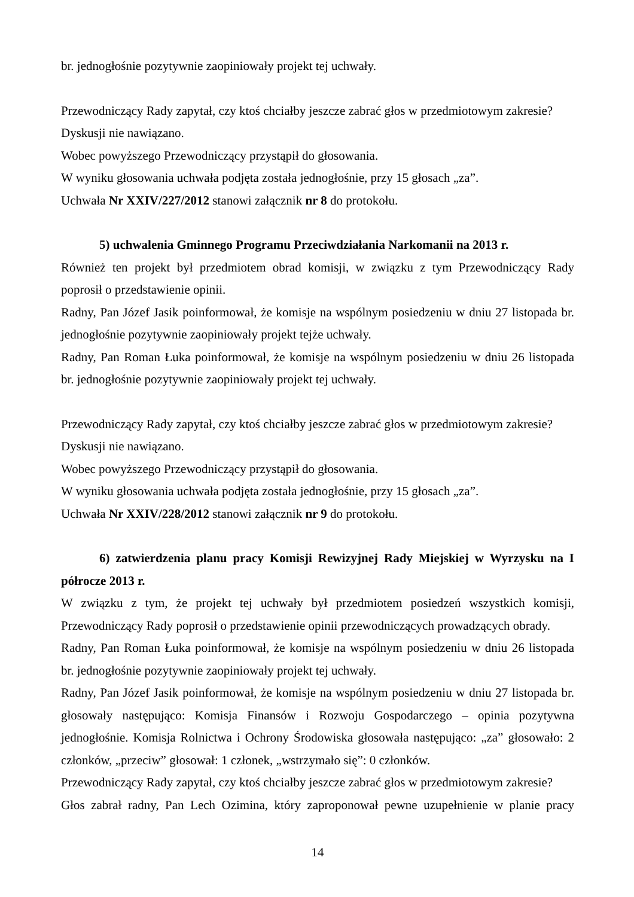br. jednogłośnie pozytywnie zaopiniowały projekt tej uchwały.
Przewodniczący Rady zapytał, czy ktoś chciałby jeszcze zabrać głos w przedmiotowym zakresie?
Dyskusji nie nawiązano.
Wobec powyższego Przewodniczący przystąpił do głosowania.
W wyniku głosowania uchwała podjęta została jednogłośnie, przy 15 głosach „za”.
Uchwała Nr XXIV/227/2012 stanowi załącznik nr 8 do protokołu.
5) uchwalenia Gminnego Programu Przeciwdziałania Narkomanii na 2013 r.
Również ten projekt był przedmiotem obrad komisji, w związku z tym Przewodniczący Rady
poprosił o przedstawienie opinii.
Radny, Pan Józef Jasik poinformował, że komisje na wspólnym posiedzeniu w dniu 27 listopada br.
jednogłośnie pozytywnie zaopiniowały projekt tejże uchwały.
Radny, Pan Roman Łuka poinformował, że komisje na wspólnym posiedzeniu w dniu 26 listopada
br. jednogłośnie pozytywnie zaopiniowały projekt tej uchwały.
Przewodniczący Rady zapytał, czy ktoś chciałby jeszcze zabrać głos w przedmiotowym zakresie?
Dyskusji nie nawiązano.
Wobec powyższego Przewodniczący przystąpił do głosowania.
W wyniku głosowania uchwała podjęta została jednogłośnie, przy 15 głosach „za”.
Uchwała Nr XXIV/228/2012 stanowi załącznik nr 9 do protokołu.
6) zatwierdzenia planu pracy Komisji Rewizyjnej Rady Miejskiej w Wyrzysku na I
półrocze 2013 r.
W związku z tym, że projekt tej uchwały był przedmiotem posiedzeń wszystkich komisji,
Przewodniczący Rady poprosił o przedstawienie opinii przewodniczących prowadzących obrady.
Radny, Pan Roman Łuka poinformował, że komisje na wspólnym posiedzeniu w dniu 26 listopada
br. jednogłośnie pozytywnie zaopiniowały projekt tej uchwały.
Radny, Pan Józef Jasik poinformował, że komisje na wspólnym posiedzeniu w dniu 27 listopada br.
głosowały następująco: Komisja Finansów i Rozwoju Gospodarczego – opinia pozytywna
jednogłośnie. Komisja Rolnictwa i Ochrony Środowiska głosowała następująco: „za” głosowało: 2
członków, „przeciw” głosował: 1 członek, „wstrzymało się”: 0 członków.
Przewodniczący Rady zapytał, czy ktoś chciałby jeszcze zabrać głos w przedmiotowym zakresie?
Głos zabrał radny, Pan Lech Ozimina, który zaproponował pewne uzupełnienie w planie pracy
14